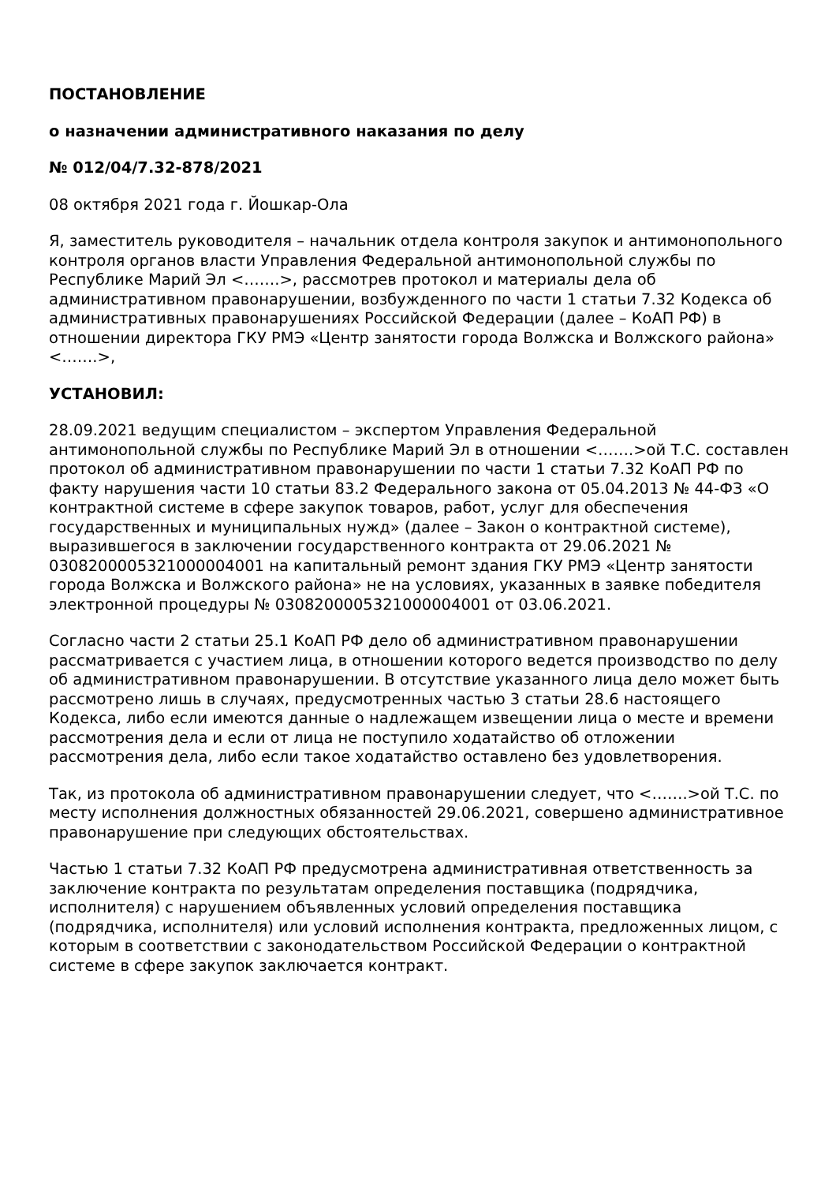ПОСТАНОВЛЕНИЕ
о назначении административного наказания по делу
№ 012/04/7.32-878/2021
08 октября 2021 года г. Йошкар-Ола
Я, заместитель руководителя – начальник отдела контроля закупок и антимонопольного контроля органов власти Управления Федеральной антимонопольной службы по Республике Марий Эл <…….>, рассмотрев протокол и материалы дела об административном правонарушении, возбужденного по части 1 статьи 7.32 Кодекса об административных правонарушениях Российской Федерации (далее – КоАП РФ) в отношении директора ГКУ РМЭ «Центр занятости города Волжска и Волжского района» <…….>,
УСТАНОВИЛ:
28.09.2021 ведущим специалистом – экспертом Управления Федеральной антимонопольной службы по Республике Марий Эл в отношении <…….>ой Т.С. составлен протокол об административном правонарушении по части 1 статьи 7.32 КоАП РФ по факту нарушения части 10 статьи 83.2 Федерального закона от 05.04.2013 № 44-ФЗ «О контрактной системе в сфере закупок товаров, работ, услуг для обеспечения государственных и муниципальных нужд» (далее – Закон о контрактной системе), выразившегося в заключении государственного контракта от 29.06.2021 № 0308200005321000004001 на капитальный ремонт здания ГКУ РМЭ «Центр занятости города Волжска и Волжского района» не на условиях, указанных в заявке победителя электронной процедуры № 0308200005321000004001 от 03.06.2021.
Согласно части 2 статьи 25.1 КоАП РФ дело об административном правонарушении рассматривается с участием лица, в отношении которого ведется производство по делу об административном правонарушении. В отсутствие указанного лица дело может быть рассмотрено лишь в случаях, предусмотренных частью 3 статьи 28.6 настоящего Кодекса, либо если имеются данные о надлежащем извещении лица о месте и времени рассмотрения дела и если от лица не поступило ходатайство об отложении рассмотрения дела, либо если такое ходатайство оставлено без удовлетворения.
Так, из протокола об административном правонарушении следует, что <…….>ой Т.С. по месту исполнения должностных обязанностей 29.06.2021, совершено административное правонарушение при следующих обстоятельствах.
Частью 1 статьи 7.32 КоАП РФ предусмотрена административная ответственность за заключение контракта по результатам определения поставщика (подрядчика, исполнителя) с нарушением объявленных условий определения поставщика (подрядчика, исполнителя) или условий исполнения контракта, предложенных лицом, с которым в соответствии с законодательством Российской Федерации о контрактной системе в сфере закупок заключается контракт.